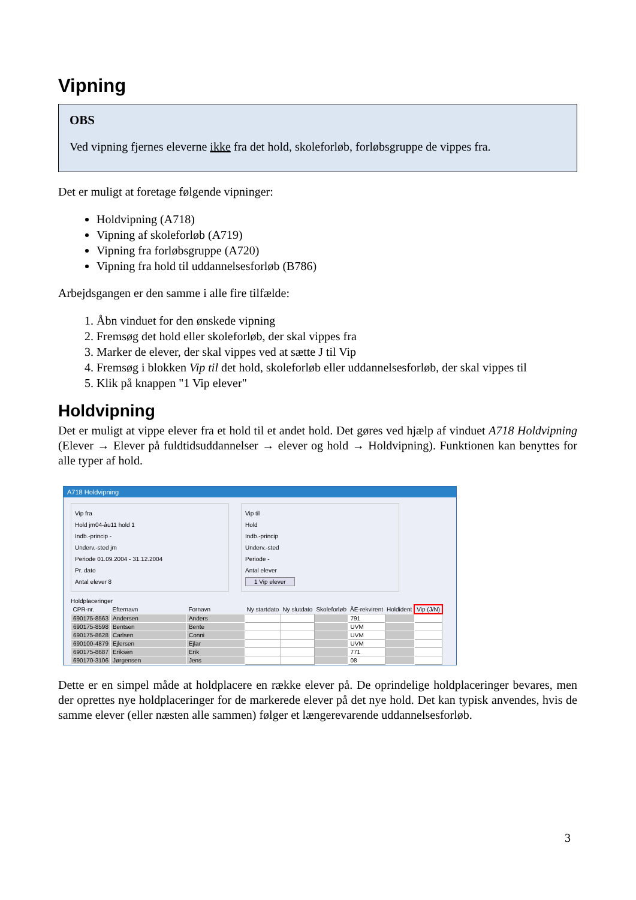Vipning
OBS
Ved vipning fjernes eleverne ikke fra det hold, skoleforløb, forløbsgruppe de vippes fra.
Det er muligt at foretage følgende vipninger:
Holdvipning (A718)
Vipning af skoleforløb (A719)
Vipning fra forløbsgruppe (A720)
Vipning fra hold til uddannelsesforløb (B786)
Arbejdsgangen er den samme i alle fire tilfælde:
1. Åbn vinduet for den ønskede vipning
2. Fremsøg det hold eller skoleforløb, der skal vippes fra
3. Marker de elever, der skal vippes ved at sætte J til Vip
4. Fremsøg i blokken Vip til det hold, skoleforløb eller uddannelsesforløb, der skal vippes til
5. Klik på knappen "1 Vip elever"
Holdvipning
Det er muligt at vippe elever fra et hold til et andet hold. Det gøres ved hjælp af vinduet A718 Holdvipning (Elever → Elever på fuldtidsuddannelser → elever og hold → Holdvipning). Funktionen kan benyttes for alle typer af hold.
A718 Holdvipning
Vip fra
Hold jm04-åu11 hold 1
Indb.-princip -
Underv.-sted jm
Periode 01.09.2004 - 31.12.2004
Pr. dato
Antal elever 8
Vip til
Hold
Indb.-princip
Underv.-sted
Periode -
Antal elever
1 Vip elever
Holdplaceringer
| CPR-nr. | Efternavn | Fornavn | Ny startdato | Ny slutdato | Skoleforløb | ÅE-rekvirent | Holdident | Vip (J/N) |
| --- | --- | --- | --- | --- | --- | --- | --- | --- |
| 690175-8563 | Andersen | Anders | | | | 791 | | |
| 690175-8598 | Bentsen | Bente | | | | UVM | | |
| 690175-8628 | Carlsen | Conni | | | | UVM | | |
| 690100-4879 | Ejlersen | Ejlar | | | | UVM | | |
| 690175-8687 | Eriksen | Erik | | | | 771 | | |
| 690170-3106 | Jørgensen | Jens | | | | 08 | | |
Dette er en simpel måde at holdplacere en række elever på. De oprindelige holdplaceringer bevares, men der oprettes nye holdplaceringer for de markerede elever på det nye hold. Det kan typisk anvendes, hvis de samme elever (eller næsten alle sammen) følger et længerevarende uddannelsesforløb.
3